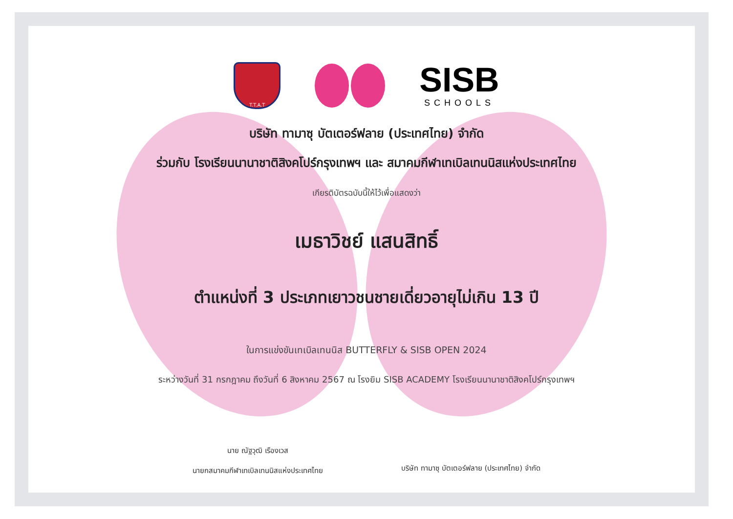T.T.A.T
SISB
SCHOOLS
บริษัท ทามาซุ บัตเตอร์ฟลาย (ประเทศไทย) จำกัด
ร่วมกับ โรงเรียนนานาชาติสิงคโปร์กรุงเทพฯ และ สมาคมกีฬาเทเบิลเทนนิสแห่งประเทศไทย
เกียรติบัตรฉบับนี้ให้ไว้เพื่อแสดงว่า
เมธาวิชย์ แสนสิทธิ์
ตำแหน่งที่ 3 ประเภทเยาวชนชายเดี่ยวอายุไม่เกิน 13 ปี
ในการแข่งขันเทเบิลเทนนิส BUTTERFLY & SISB OPEN 2024
ระหว่างวันที่ 31 กรกฎาคม ถึงวันที่ 6 สิงหาคม 2567 ณ โรงยิม SISB ACADEMY โรงเรียนนานาชาติสิงคโปร์กรุงเทพฯ
นาย ณัฐวุฒิ เรืองเวส
นายกสมาคมกีฬาเทเบิลเทนนิสแห่งประเทศไทย
บริษัท ทามาซุ บัตเตอร์ฟลาย (ประเทศไทย) จำกัด